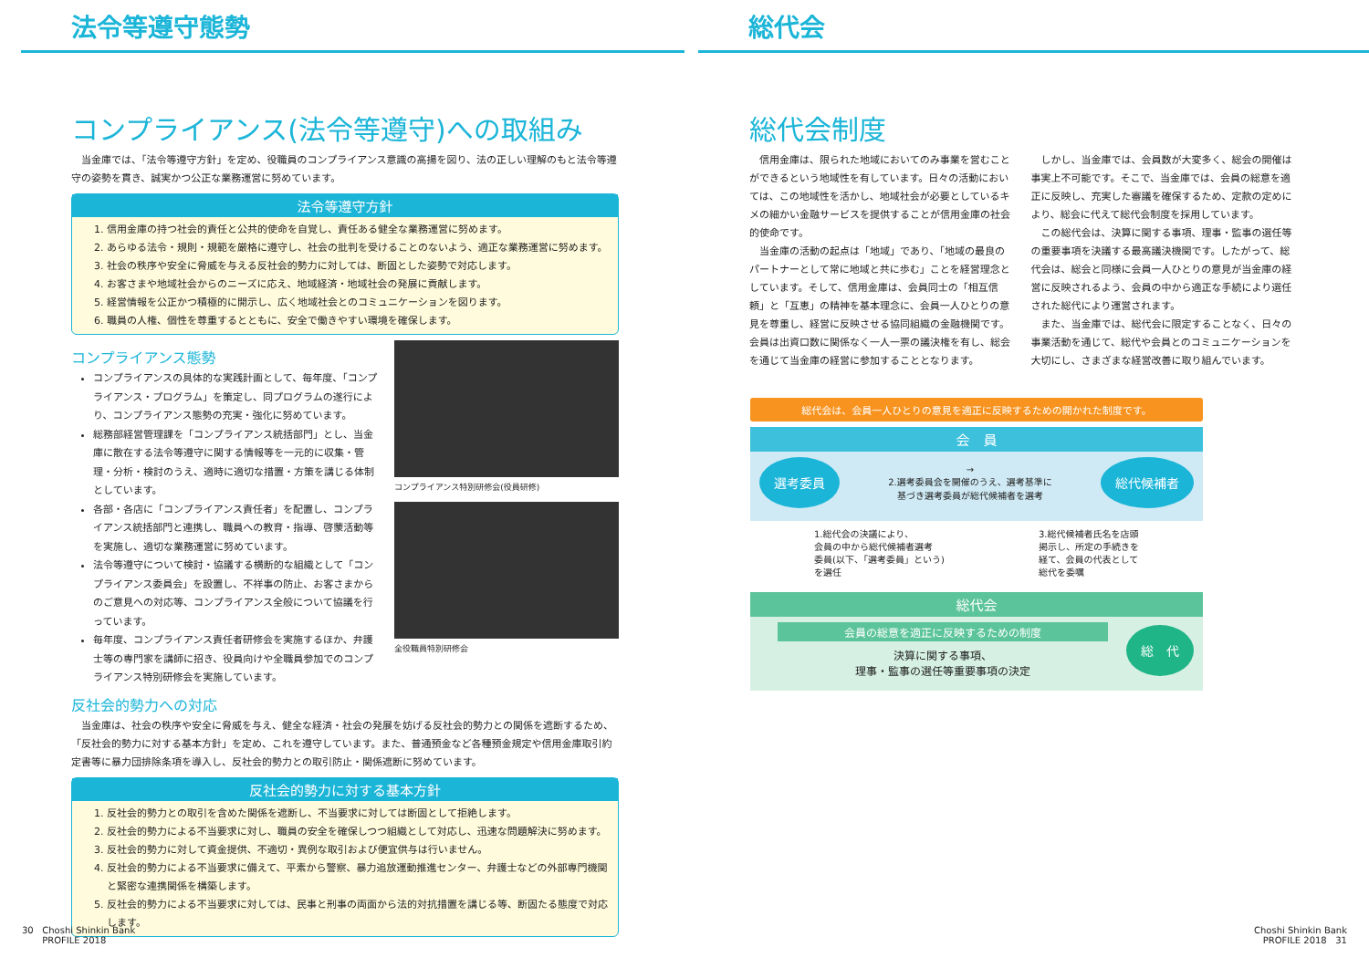法令等遵守態勢
コンプライアンス(法令等遵守)への取組み
当金庫では、「法令等遵守方針」を定め、役職員のコンプライアンス意識の高揚を図り、法の正しい理解のもと法令等遵守の姿勢を貫き、誠実かつ公正な業務運営に努めています。
法令等遵守方針
1. 信用金庫の持つ社会的責任と公共的使命を自覚し、責任ある健全な業務運営に努めます。
2. あらゆる法令・規則・規範を厳格に遵守し、社会の批判を受けることのないよう、適正な業務運営に努めます。
3. 社会の秩序や安全に脅威を与える反社会的勢力に対しては、断固とした姿勢で対応します。
4. お客さまや地域社会からのニーズに応え、地域経済・地域社会の発展に貢献します。
5. 経営情報を公正かつ積極的に開示し、広く地域社会とのコミュニケーションを図ります。
6. 職員の人権、個性を尊重するとともに、安全で働きやすい環境を確保します。
コンプライアンス態勢
コンプライアンスの具体的な実践計画として、毎年度、「コンプライアンス・プログラム」を策定し、同プログラムの遂行により、コンプライアンス態勢の充実・強化に努めています。
総務部経営管理課を「コンプライアンス統括部門」とし、当金庫に散在する法令等遵守に関する情報等を一元的に収集・管理・分析・検討のうえ、適時に適切な措置・方策を講じる体制としています。
各部・各店に「コンプライアンス責任者」を配置し、コンプライアンス統括部門と連携し、職員への教育・指導、啓蒙活動等を実施し、適切な業務運営に努めています。
法令等遵守について検討・協議する横断的な組織として「コンプライアンス委員会」を設置し、不祥事の防止、お客さまからのご意見への対応等、コンプライアンス全般について協議を行っています。
毎年度、コンプライアンス責任者研修会を実施するほか、弁護士等の専門家を講師に招き、役員向けや全職員参加でのコンプライアンス特別研修会を実施しています。
コンプライアンス特別研修会(役員研修)
全役職員特別研修会
反社会的勢力への対応
当金庫は、社会の秩序や安全に脅威を与え、健全な経済・社会の発展を妨げる反社会的勢力との関係を遮断するため、「反社会的勢力に対する基本方針」を定め、これを遵守しています。また、普通預金など各種預金規定や信用金庫取引約定書等に暴力団排除条項を導入し、反社会的勢力との取引防止・関係遮断に努めています。
反社会的勢力に対する基本方針
1. 反社会的勢力との取引を含めた関係を遮断し、不当要求に対しては断固として拒絶します。
2. 反社会的勢力による不当要求に対し、職員の安全を確保しつつ組織として対応し、迅速な問題解決に努めます。
3. 反社会的勢力に対して資金提供、不適切・異例な取引および便宜供与は行いません。
4. 反社会的勢力による不当要求に備えて、平素から警察、暴力追放運動推進センター、弁護士などの外部専門機関と緊密な連携関係を構築します。
5. 反社会的勢力による不当要求に対しては、民事と刑事の両面から法的対抗措置を講じる等、断固たる態度で対応します。
30 Choshi Shinkin Bank
PROFILE 2018
総代会
総代会制度
信用金庫は、限られた地域においてのみ事業を営むことができるという地域性を有しています。日々の活動においては、この地域性を活かし、地域社会が必要としているキメの細かい金融サービスを提供することが信用金庫の社会的使命です。
　当金庫の活動の起点は「地域」であり、「地域の最良のパートナーとして常に地域と共に歩む」ことを経営理念としています。そして、信用金庫は、会員同士の「相互信頼」と「互恵」の精神を基本理念に、会員一人ひとりの意見を尊重し、経営に反映させる協同組織の金融機関です。会員は出資口数に関係なく一人一票の議決権を有し、総会を通じて当金庫の経営に参加することとなります。
しかし、当金庫では、会員数が大変多く、総会の開催は事実上不可能です。そこで、当金庫では、会員の総意を適正に反映し、充実した審議を確保するため、定款の定めにより、総会に代えて総代会制度を採用しています。
　この総代会は、決算に関する事項、理事・監事の選任等の重要事項を決議する最高議決機関です。したがって、総代会は、総会と同様に会員一人ひとりの意見が当金庫の経営に反映されるよう、会員の中から適正な手続により選任された総代により運営されます。
　また、当金庫では、総代会に限定することなく、日々の事業活動を通じて、総代や会員とのコミュニケーションを大切にし、さまざまな経営改善に取り組んでいます。
総代会は、会員一人ひとりの意見を適正に反映するための開かれた制度です。
会　員
選考委員 →
2.選考委員会を開催のうえ、選考基準に
基づき選考委員が総代候補者を選考 総代候補者
1.総代会の決議により、
会員の中から総代候補者選考
委員(以下、「選考委員」という)
を選任 3.総代候補者氏名を店頭
掲示し、所定の手続きを
経て、会員の代表として
総代を委嘱
総代会
会員の総意を適正に反映するための制度
決算に関する事項、
理事・監事の選任等重要事項の決定
総　代
Choshi Shinkin Bank
PROFILE 2018 31